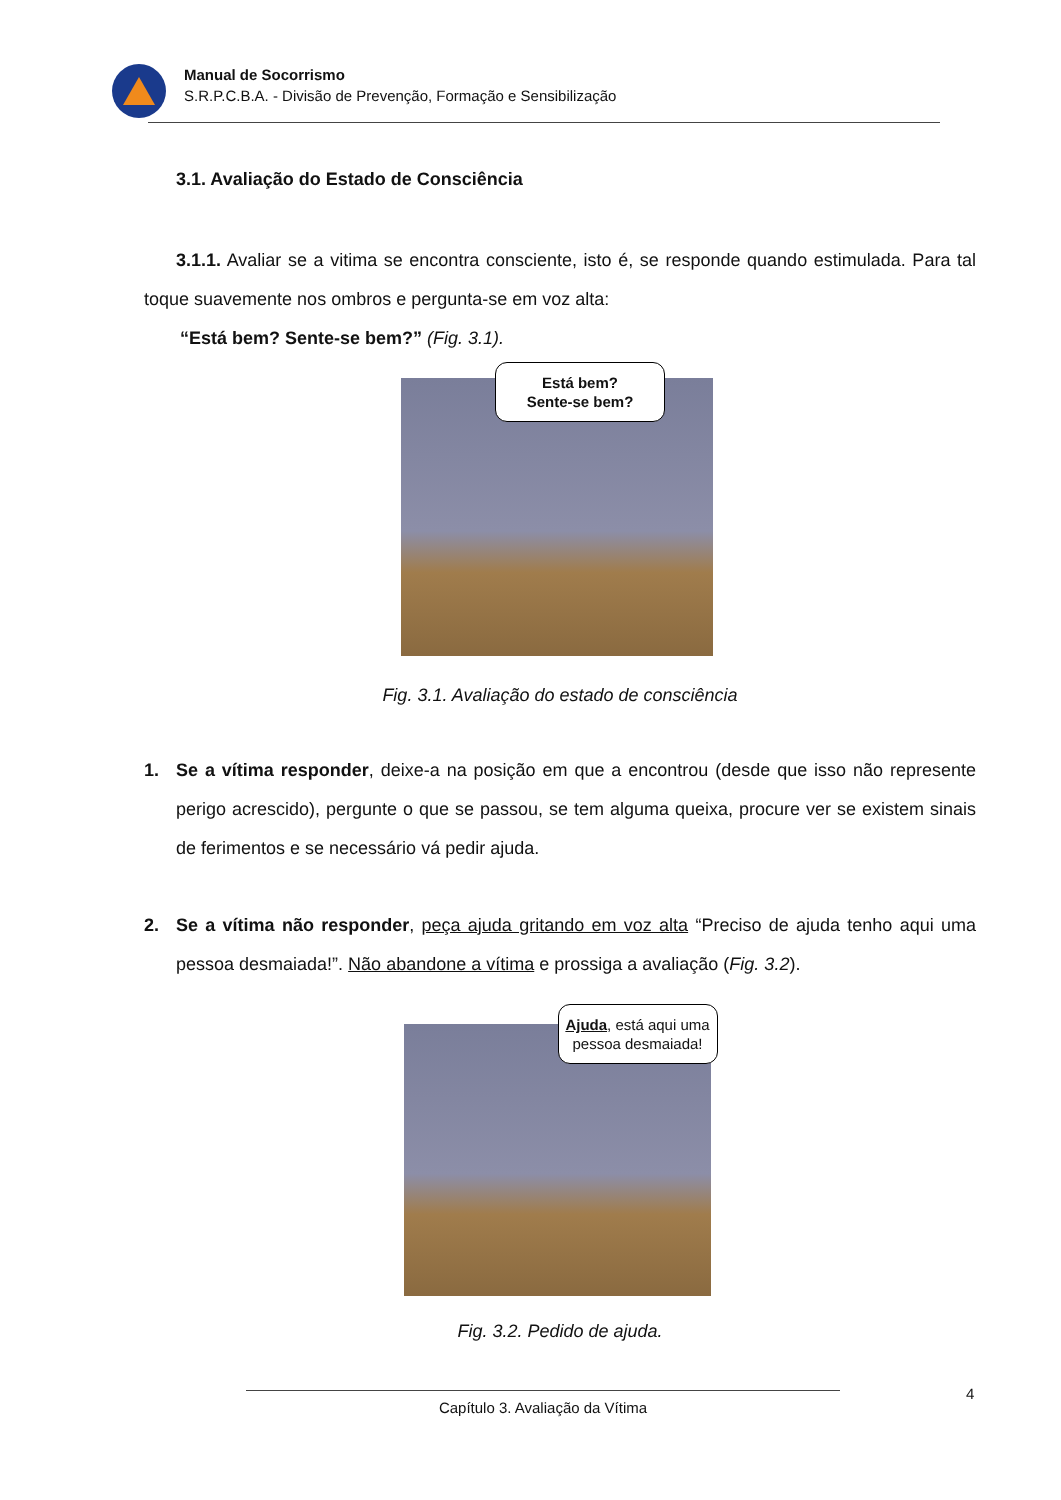Manual de Socorrismo
S.R.P.C.B.A. - Divisão de Prevenção, Formação e Sensibilização
3.1. Avaliação do Estado de Consciência
3.1.1. Avaliar se a vitima se encontra consciente, isto é, se responde quando estimulada. Para tal toque suavemente nos ombros e pergunta-se em voz alta:
“Está bem? Sente-se bem?” (Fig. 3.1).
Está bem?
Sente-se bem?
Fig. 3.1. Avaliação do estado de consciência
1. Se a vítima responder, deixe-a na posição em que a encontrou (desde que isso não represente perigo acrescido), pergunte o que se passou, se tem alguma queixa, procure ver se existem sinais de ferimentos e se necessário vá pedir ajuda.
2. Se a vítima não responder, peça ajuda gritando em voz alta “Preciso de ajuda tenho aqui uma pessoa desmaiada!”. Não abandone a vítima e prossiga a avaliação (Fig. 3.2).
Ajuda, está aqui uma pessoa desmaiada!
Fig. 3.2. Pedido de ajuda.
4
Capítulo 3. Avaliação da Vítima